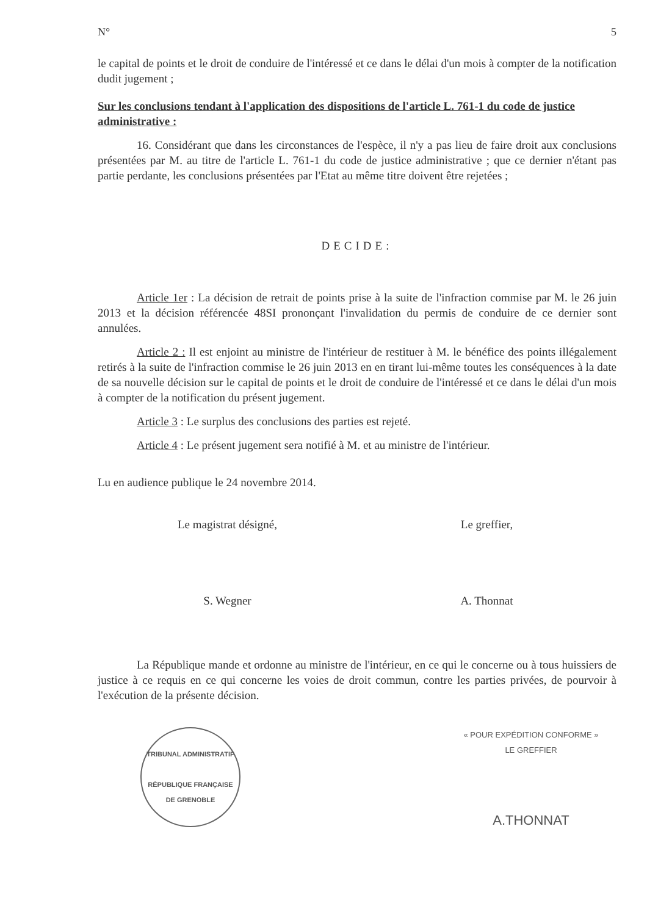N° 5
le capital de points et le droit de conduire de l'intéressé et ce dans le délai d'un mois à compter de la notification dudit jugement ;
Sur les conclusions tendant à l'application des dispositions de l'article L. 761-1 du code de justice administrative :
16. Considérant que dans les circonstances de l'espèce, il n'y a pas lieu de faire droit aux conclusions présentées par M. au titre de l'article L. 761-1 du code de justice administrative ; que ce dernier n'étant pas partie perdante, les conclusions présentées par l'Etat au même titre doivent être rejetées ;
DECIDE:
Article 1er : La décision de retrait de points prise à la suite de l'infraction commise par M. le 26 juin 2013 et la décision référencée 48SI prononçant l'invalidation du permis de conduire de ce dernier sont annulées.
Article 2 : Il est enjoint au ministre de l'intérieur de restituer à M. le bénéfice des points illégalement retirés à la suite de l'infraction commise le 26 juin 2013 en en tirant lui-même toutes les conséquences à la date de sa nouvelle décision sur le capital de points et le droit de conduire de l'intéressé et ce dans le délai d'un mois à compter de la notification du présent jugement.
Article 3 : Le surplus des conclusions des parties est rejeté.
Article 4 : Le présent jugement sera notifié à M. et au ministre de l'intérieur.
Lu en audience publique le 24 novembre 2014.
Le magistrat désigné, Le greffier,
S. Wegner A. Thonnat
La République mande et ordonne au ministre de l'intérieur, en ce qui le concerne ou à tous huissiers de justice à ce requis en ce qui concerne les voies de droit commun, contre les parties privées, de pourvoir à l'exécution de la présente décision.
TRIBUNAL ADMINISTRATIF
RÉPUBLIQUE FRANÇAISE
DE GRENOBLE
« POUR EXPÉDITION CONFORME »
LE GREFFIER
A.THONNAT